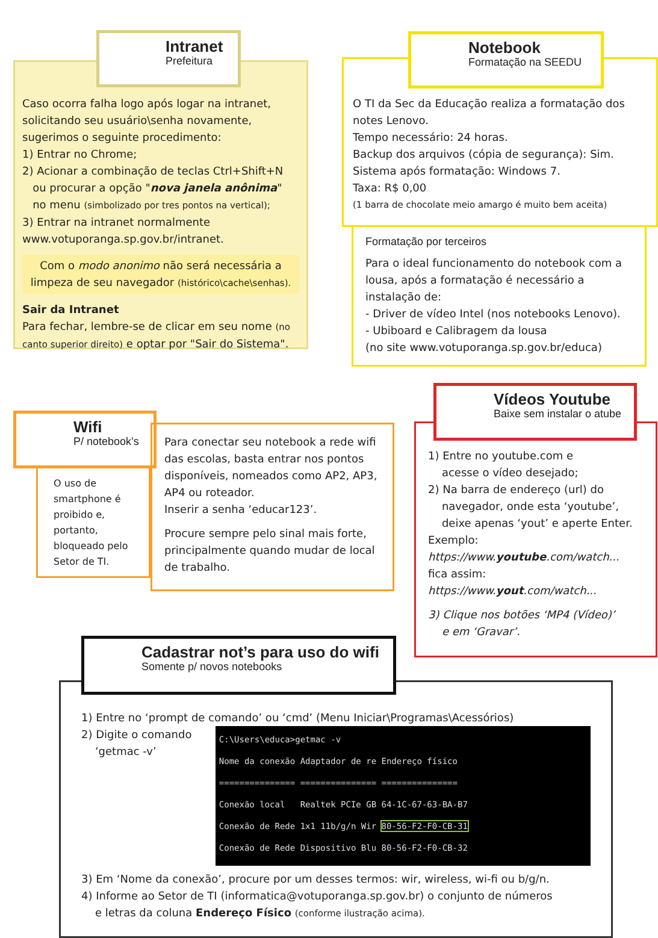Caso ocorra falha logo após logar na intranet, solicitando seu usuário\senha novamente, sugerimos o seguinte procedimento:
1) Entrar no Chrome;
2) Acionar a combinação de teclas Ctrl+Shift+N
ou procurar a opção "nova janela anônima"
no menu (simbolizado por tres pontos na vertical);
3) Entrar na intranet normalmente
www.votuporanga.sp.gov.br/intranet.
Com o modo anonimo não será necessária a limpeza de seu navegador (histórico\cache\senhas).
Sair da Intranet
Para fechar, lembre-se de clicar em seu nome (no canto superior direito) e optar por "Sair do Sistema".
Intranet
Prefeitura
O TI da Sec da Educação realiza a formatação dos notes Lenovo.
Tempo necessário: 24 horas.
Backup dos arquivos (cópia de segurança): Sim.
Sistema após formatação: Windows 7.
Taxa: R$ 0,00
(1 barra de chocolate meio amargo é muito bem aceita)
Notebook
Formatação na SEEDU
Formatação por terceiros
Para o ideal funcionamento do notebook com a lousa, após a formatação é necessário a instalação de:
- Driver de vídeo Intel (nos notebooks Lenovo).
- Ubiboard e Calibragem da lousa
(no site www.votuporanga.sp.gov.br/educa)
Wifi
P/ notebook’s
O uso de smartphone é proibido e, portanto, bloqueado pelo Setor de TI.
Para conectar seu notebook a rede wifi das escolas, basta entrar nos pontos disponíveis, nomeados como AP2, AP3, AP4 ou roteador.
Inserir a senha ‘educar123’.
Procure sempre pelo sinal mais forte, principalmente quando mudar de local de trabalho.
1) Entre no youtube.com e
acesse o vídeo desejado;
2) Na barra de endereço (url) do
navegador, onde esta ‘youtube’,
deixe apenas ‘yout’ e aperte Enter.
Exemplo:
https://www.youtube.com/watch...
fica assim:
https://www.yout.com/watch...
3) Clique nos botões ‘MP4 (Vídeo)’
e em ‘Gravar’.
Vídeos Youtube
Baixe sem instalar o atube
1) Entre no ‘prompt de comando’ ou ‘cmd’ (Menu Iniciar\Programas\Acessórios)
2) Digite o comando
‘getmac -v’
C:\Users\educa>getmac -v
Nome da conexão Adaptador de re Endereço físico
=============== =============== ===============
Conexão local   Realtek PCIe GB 64-1C-67-63-BA-B7
Conexão de Rede 1x1 11b/g/n Wir 80-56-F2-F0-CB-31
Conexão de Rede Dispositivo Blu 80-56-F2-F0-CB-32
3) Em ‘Nome da conexão’, procure por um desses termos: wir, wireless, wi-fi ou b/g/n.
4) Informe ao Setor de TI (informatica@votuporanga.sp.gov.br) o conjunto de números
e letras da coluna Endereço Físico (conforme ilustração acima).
Cadastrar not’s para uso do wifi
Somente p/ novos notebooks